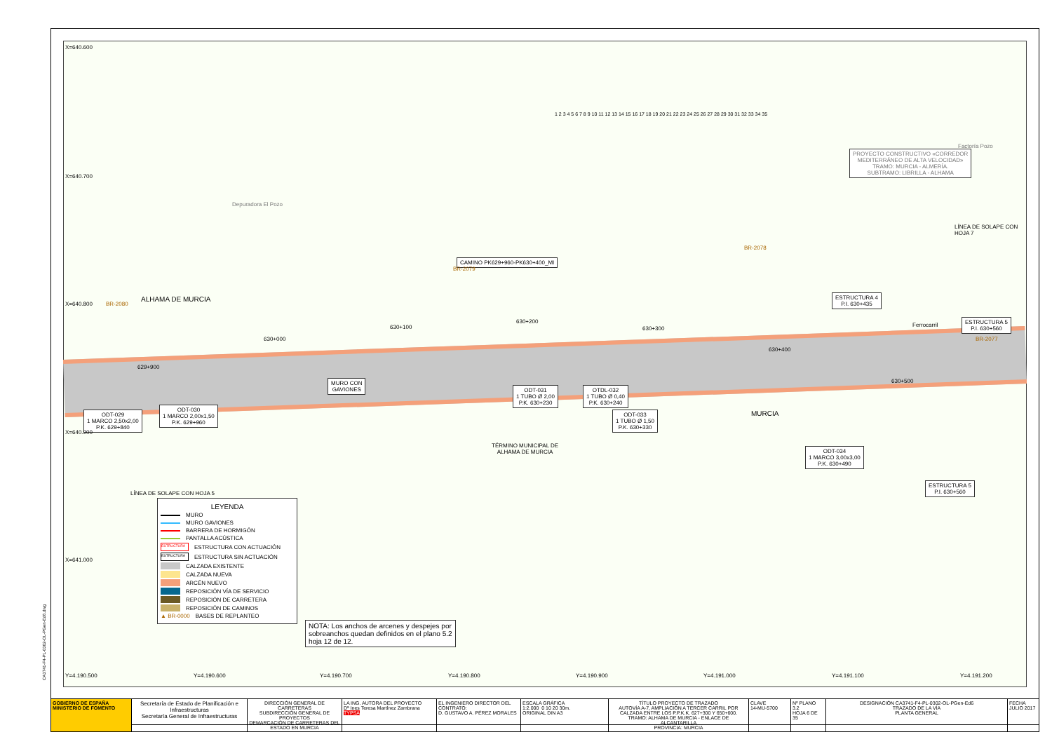CAMINO PK629+960-PK630+400_MI
ALHAMA DE MURCIA
MURCIA
ESTRUCTURA 4
P.I. 630+435
ESTRUCTURA 5
P.I. 630+560
ODT-029
1 MARCO 2,50x2,00
P.K. 629+840
ODT-030
1 MARCO 2,00x1,50
P.K. 629+960
MURO CON
GAVIONES
ODT-031
1 TUBO Ø 2,00
P.K. 630+230
OTDL-032
1 TUBO Ø 0,40
P.K. 630+240
ODT-033
1 TUBO Ø 1,50
P.K. 630+330
TÉRMINO MUNICIPAL DE
ALHAMA DE MURCIA
ODT-034
1 MARCO 3,00x3,00
P.K. 630+490
ESTRUCTURA 5
P.I. 630+560
PROYECTO CONSTRUCTIVO «CORREDOR
MEDITERRÁNEO DE ALTA VELOCIDAD»
TRAMO: MURCIA - ALMERÍA.
SUBTRAMO: LIBRILLA - ALHAMA
NOTA: Los anchos de arcenes y despejes por
sobreanchos quedan definidos en el plano 5.2
hoja 12 de 12.
X=640.600
X=640.700
X=640.800
X=640.900
X=641.000
629+900
630+000
630+100
630+200
630+300
630+400
630+500
Y=4.190.500 Y=4.190.600 Y=4.190.700 Y=4.190.800 Y=4.190.900 Y=4.191.000 Y=4.191.100 Y=4.191.200
LÍNEA DE SOLAPE CON HOJA 5
LÍNEA DE SOLAPE CON HOJA 7
Depuradora El Pozo
Factoría Pozo
Ferrocarril
BR-2078
BR-2079
BR-2080
BR-2077
1 2 3 4 5 6 7 8 9 10 11 12 13 14 15 16 17 18 19 20 21 22 23 24 25 26 27 28 29 30 31 32 33 34 35
LEYENDA
MURO
MURO GAVIONES
BARRERA DE HORMIGÓN
PANTALLA ACÚSTICA
ESTRUCTURA ESTRUCTURA CON ACTUACIÓN
ESTRUCTURA ESTRUCTURA SIN ACTUACIÓN
CALZADA EXISTENTE
CALZADA NUEVA
ARCÉN NUEVO
REPOSICIÓN VÍA DE SERVICIO
REPOSICIÓN DE CARRETERA
REPOSICIÓN DE CAMINOS
▲ BR-0000 BASES DE REPLANTEO
CA3741-F4-PL-0302-OL-PGen-Ed6.dwg
| GOBIERNO DE ESPAÑA MINISTERIO DE FOMENTO | Secretaría de Estado de Planificación e Infraestructuras Secretaría General de Infraestructuras | DIRECCIÓN GENERAL DE CARRETERAS SUBDIRECCIÓN GENERAL DE PROYECTOS DEMARCACIÓN DE CARRETERAS DEL ESTADO EN MURCIA | LA ING. AUTORA DEL PROYECTO Dª Ines Teresa Martínez Zambrana TYPSA | EL INGENIERO DIRECTOR DEL CONTRATO: D. GUSTAVO A. PÉREZ MORALES | ESCALA GRÁFICA 1:2.000 0 10 20 30m. ORIGINAL DIN A3 | TÍTULO PROYECTO DE TRAZADO AUTOVÍA A-7, AMPLIACIÓN A TERCER CARRIL POR CALZADA ENTRE LOS P.P.K.K. 627+300 Y 650+600. TRAMO: ALHAMA DE MURCIA - ENLACE DE ALCANTARILLA PROVINCIA: MURCIA | CLAVE 14-MU-5700 | Nº PLANO 3.2 HOJA 6 DE 35 | DESIGNACIÓN CA3741-F4-PL-0302-OL-PGen-Ed6 TRAZADO DE LA VÍA PLANTA GENERAL | FECHA JULIO 2017 |